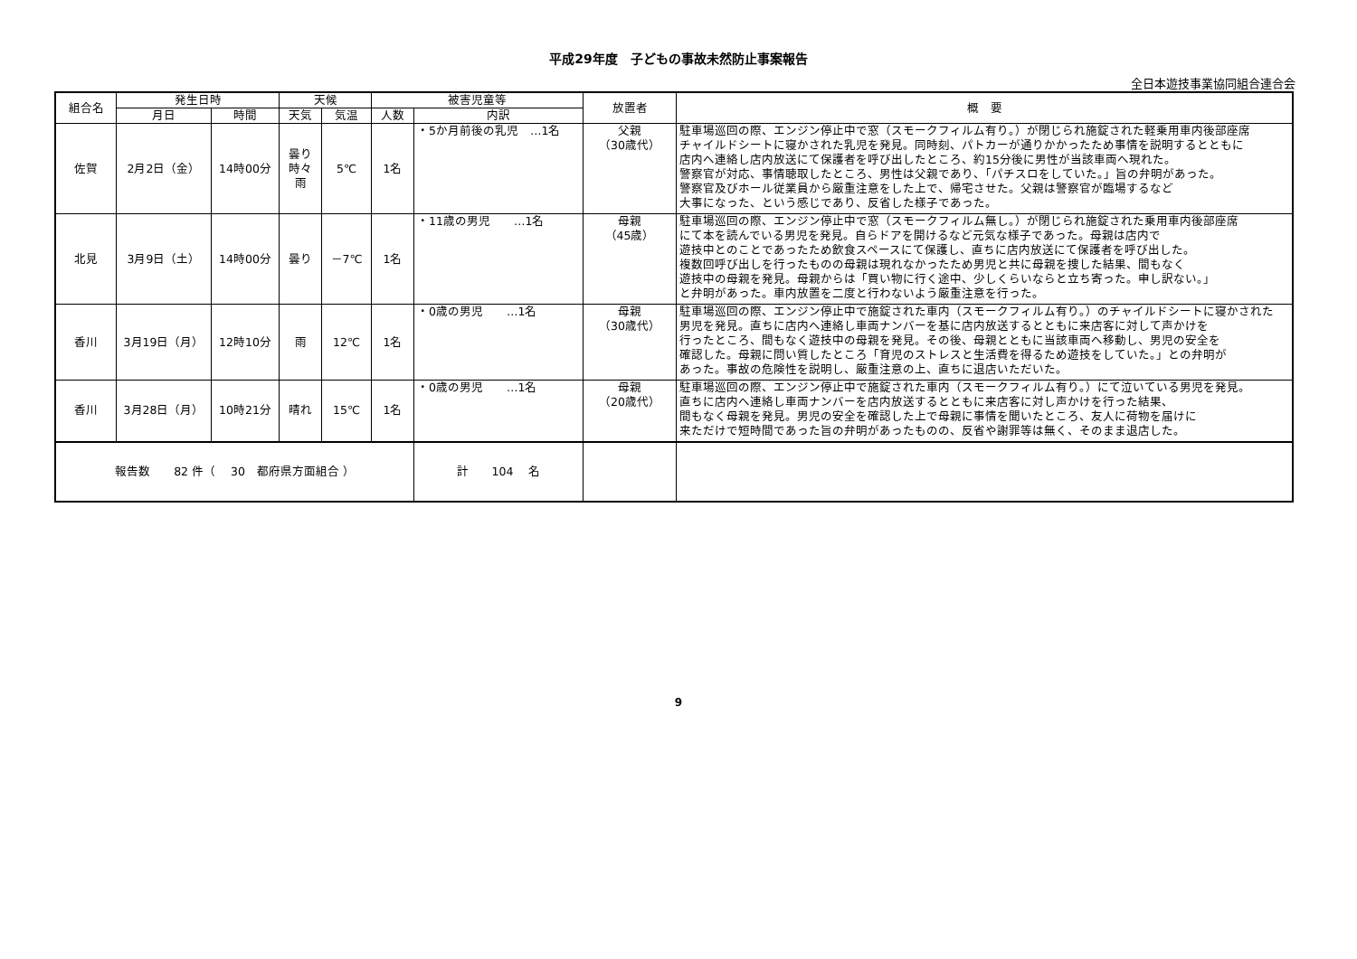平成29年度　子どもの事故未然防止事案報告
全日本遊技事業協同組合連合会
| 組合名 | 発生日時 | | 天候 | | 被害児童等 | | 放置者 | 概 要 |
| --- | --- | --- | --- | --- | --- | --- | --- | --- |
| | 月日 | 時間 | 天気 | 気温 | 人数 | 内訳 | | |
| 佐賀 | 2月2日（金） | 14時00分 | 曇り 時々 雨 | 5℃ | 1名 | ・5か月前後の乳児 …1名 | 父親 （30歳代） | 駐車場巡回の際、エンジン停止中で窓（スモークフィルム有り。）が閉じられ施錠された軽乗用車内後部座席 チャイルドシートに寝かされた乳児を発見。同時刻、パトカーが通りかかったため事情を説明するとともに 店内へ連絡し店内放送にて保護者を呼び出したところ、約15分後に男性が当該車両へ現れた。 警察官が対応、事情聴取したところ、男性は父親であり、「パチスロをしていた。」旨の弁明があった。 警察官及びホール従業員から厳重注意をした上で、帰宅させた。父親は警察官が臨場するなど 大事になった、という感じであり、反省した様子であった。 |
| 北見 | 3月9日（土） | 14時00分 | 曇り | －7℃ | 1名 | ・11歳の男児 …1名 | 母親 （45歳） | 駐車場巡回の際、エンジン停止中で窓（スモークフィルム無し。）が閉じられ施錠された乗用車内後部座席 にて本を読んでいる男児を発見。自らドアを開けるなど元気な様子であった。母親は店内で 遊技中とのことであったため飲食スペースにて保護し、直ちに店内放送にて保護者を呼び出した。 複数回呼び出しを行ったものの母親は現れなかったため男児と共に母親を捜した結果、間もなく 遊技中の母親を発見。母親からは「買い物に行く途中、少しくらいならと立ち寄った。申し訳ない。」 と弁明があった。車内放置を二度と行わないよう厳重注意を行った。 |
| 香川 | 3月19日（月） | 12時10分 | 雨 | 12℃ | 1名 | ・0歳の男児 …1名 | 母親 （30歳代） | 駐車場巡回の際、エンジン停止中で施錠された車内（スモークフィルム有り。）のチャイルドシートに寝かされた 男児を発見。直ちに店内へ連絡し車両ナンバーを基に店内放送するとともに来店客に対して声かけを 行ったところ、間もなく遊技中の母親を発見。その後、母親とともに当該車両へ移動し、男児の安全を 確認した。母親に問い質したところ「育児のストレスと生活費を得るため遊技をしていた。」との弁明が あった。事故の危険性を説明し、厳重注意の上、直ちに退店いただいた。 |
| 香川 | 3月28日（月） | 10時21分 | 晴れ | 15℃ | 1名 | ・0歳の男児 …1名 | 母親 （20歳代） | 駐車場巡回の際、エンジン停止中で施錠された車内（スモークフィルム有り。）にて泣いている男児を発見。 直ちに店内へ連絡し車両ナンバーを店内放送するとともに来店客に対し声かけを行った結果、 間もなく母親を発見。男児の安全を確認した上で母親に事情を聞いたところ、友人に荷物を届けに 来ただけで短時間であった旨の弁明があったものの、反省や謝罪等は無く、そのまま退店した。 |
| 報告数 82 件（ 30 都府県方面組合 ） | | | | | | 計 104 名 | | |
9